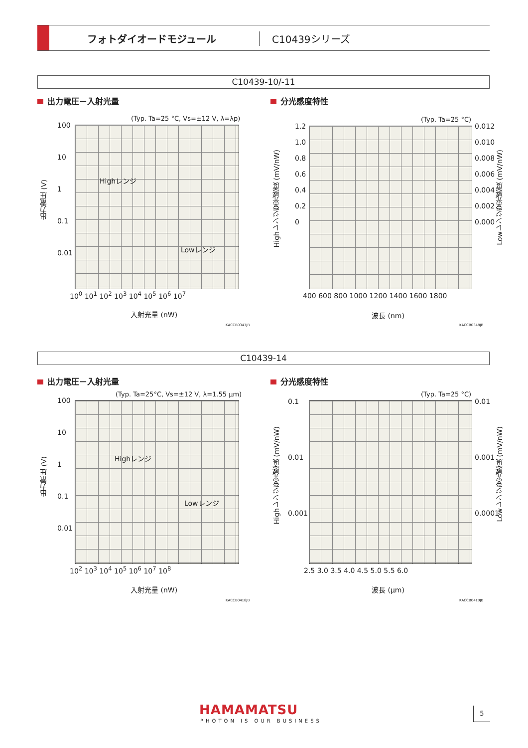フォトダイオードモジュール C10439シリーズ
C10439-10/-11
出力電圧－入射光量 分光感度特性
(Typ. Ta=25 °C, Vs=±12 V, λ=λp)
Highレンジ
Lowレンジ
出力電圧 (V)
10<sup>0</sup> 10<sup>1</sup> 10<sup>2</sup> 10<sup>3</sup> 10<sup>4</sup> 10<sup>5</sup> 10<sup>6</sup> 10<sup>7</sup>
100
10
1
0.1
0.01
入射光量 (nW)
KACCB0347JB
(Typ. Ta=25 °C)
Highレンジ受光感度 (mV/nW)
Lowレンジ受光感度 (mV/nW)
1.2
1.0
0.8
0.6
0.4
0.2
0
0.012
0.010
0.008
0.006
0.004
0.002
0.000
400 600 800 1000 1200 1400 1600 1800
波長 (nm)
KACCB0348JB
C10439-14
出力電圧－入射光量 分光感度特性
(Typ. Ta=25°C, Vs=±12 V, λ=1.55 μm)
Highレンジ
Lowレンジ
出力電圧 (V)
100
10
1
0.1
0.01
10<sup>2</sup> 10<sup>3</sup> 10<sup>4</sup> 10<sup>5</sup> 10<sup>6</sup> 10<sup>7</sup> 10<sup>8</sup>
入射光量 (nW)
KACCB0418JB
(Typ. Ta=25 °C)
Highレンジ受光感度 (mV/nW)
Lowレンジ受光感度 (mV/nW)
0.1
0.01
0.001
0.01
0.001
0.0001
2.5 3.0 3.5 4.0 4.5 5.0 5.5 6.0
波長 (μm)
KACCB0419JB
HAMAMATSU
PHOTON IS OUR BUSINESS
5